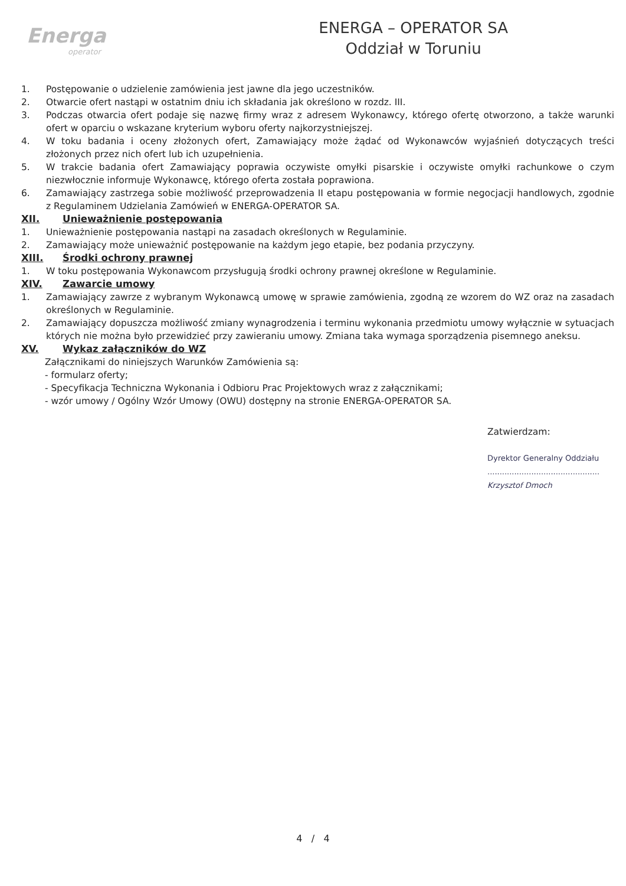Energa
operator
ENERGA – OPERATOR SA
Oddział w Toruniu
1. Postępowanie o udzielenie zamówienia jest jawne dla jego uczestników.
2. Otwarcie ofert nastąpi w ostatnim dniu ich składania jak określono w rozdz. III.
3. Podczas otwarcia ofert podaje się nazwę firmy wraz z adresem Wykonawcy, którego ofertę otworzono, a także warunki ofert w oparciu o wskazane kryterium wyboru oferty najkorzystniejszej.
4. W toku badania i oceny złożonych ofert, Zamawiający może żądać od Wykonawców wyjaśnień dotyczących treści złożonych przez nich ofert lub ich uzupełnienia.
5. W trakcie badania ofert Zamawiający poprawia oczywiste omyłki pisarskie i oczywiste omyłki rachunkowe o czym niezwłocznie informuje Wykonawcę, którego oferta została poprawiona.
6. Zamawiający zastrzega sobie możliwość przeprowadzenia II etapu postępowania w formie negocjacji handlowych, zgodnie z Regulaminem Udzielania Zamówień w ENERGA-OPERATOR SA.
XII. Unieważnienie postępowania
1. Unieważnienie postępowania nastąpi na zasadach określonych w Regulaminie.
2. Zamawiający może unieważnić postępowanie na każdym jego etapie, bez podania przyczyny.
XIII. Środki ochrony prawnej
1. W toku postępowania Wykonawcom przysługują środki ochrony prawnej określone w Regulaminie.
XIV. Zawarcie umowy
1. Zamawiający zawrze z wybranym Wykonawcą umowę w sprawie zamówienia, zgodną ze wzorem do WZ oraz na zasadach określonych w Regulaminie.
2. Zamawiający dopuszcza możliwość zmiany wynagrodzenia i terminu wykonania przedmiotu umowy wyłącznie w sytuacjach których nie można było przewidzieć przy zawieraniu umowy. Zmiana taka wymaga sporządzenia pisemnego aneksu.
XV. Wykaz załączników do WZ
Załącznikami do niniejszych Warunków Zamówienia są:
- formularz oferty;
- Specyfikacja Techniczna Wykonania i Odbioru Prac Projektowych wraz z załącznikami;
- wzór umowy / Ogólny Wzór Umowy (OWU) dostępny na stronie ENERGA-OPERATOR SA.
Zatwierdzam:
Dyrektor Generalny Oddziału
..............................................
Krzysztof Dmoch
4 / 4